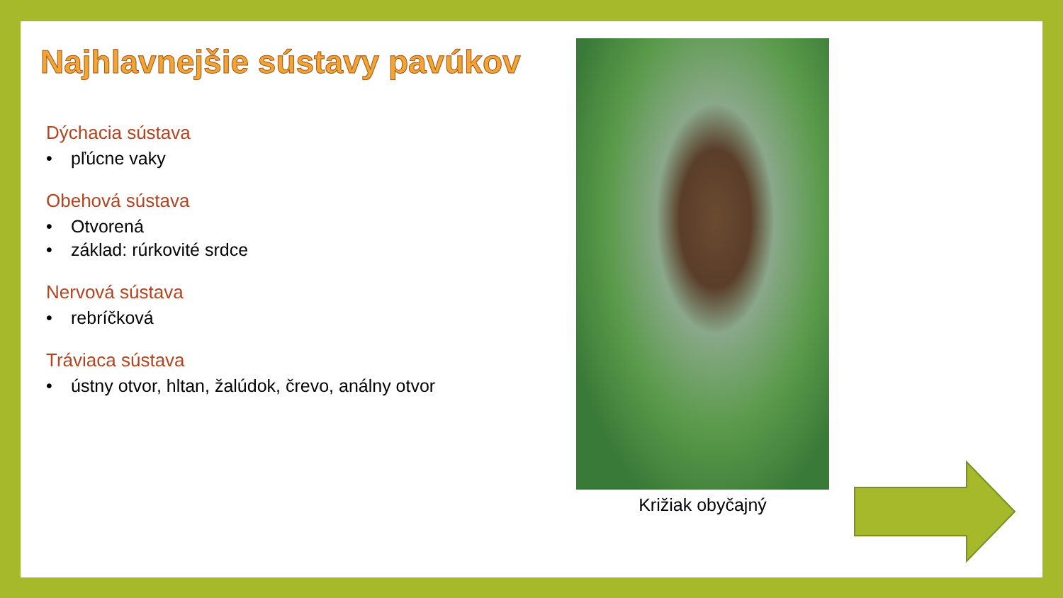Najhlavnejšie sústavy pavúkov
Dýchacia sústava
• pľúcne vaky
Obehová sústava
• Otvorená
• základ: rúrkovité srdce
Nervová sústava
• rebríčková
Tráviaca sústava
• ústny otvor, hltan, žalúdok, črevo, análny otvor
Križiak obyčajný